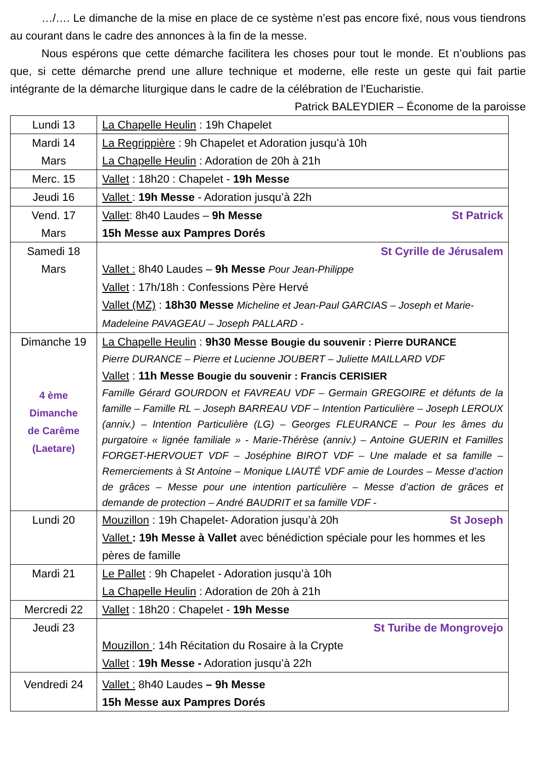…/…. Le dimanche de la mise en place de ce système n’est pas encore fixé, nous vous tiendrons au courant dans le cadre des annonces à la fin de la messe.
Nous espérons que cette démarche facilitera les choses pour tout le monde. Et n’oublions pas que, si cette démarche prend une allure technique et moderne, elle reste un geste qui fait partie intégrante de la démarche liturgique dans le cadre de la célébration de l’Eucharistie. Patrick BALEYDIER – Économe de la paroisse
| Lundi 13 | La Chapelle Heulin : 19h Chapelet |
| Mardi 14 Mars | La Regrippière : 9h Chapelet et Adoration jusqu’à 10h La Chapelle Heulin : Adoration de 20h à 21h |
| Merc. 15 | Vallet : 18h20 : Chapelet - 19h Messe |
| Jeudi 16 | Vallet : 19h Messe - Adoration jusqu’à 22h |
| Vend. 17 Mars | St Patrick Vallet : 8h40 Laudes – 9h Messe 15h Messe aux Pampres Dorés |
| Samedi 18 Mars | St Cyrille de Jérusalem Vallet : 8h40 Laudes – 9h Messe Pour Jean-Philippe Vallet : 17h/18h : Confessions Père Hervé Vallet (MZ) : 18h30 Messe Micheline et Jean-Paul GARCIAS – Joseph et Marie-Madeleine PAVAGEAU – Joseph PALLARD - |
| Dimanche 19 4 ème Dimanche de Carême (Laetare) | La Chapelle Heulin : 9h30 Messe Bougie du souvenir : Pierre DURANCE Pierre DURANCE – Pierre et Lucienne JOUBERT – Juliette MAILLARD VDF Vallet : 11h Messe Bougie du souvenir : Francis CERISIER Famille Gérard GOURDON et FAVREAU VDF – Germain GREGOIRE et défunts de la famille – Famille RL – Joseph BARREAU VDF – Intention Particulière – Joseph LEROUX (anniv.) – Intention Particulière (LG) – Georges FLEURANCE – Pour les âmes du purgatoire « lignée familiale » - Marie-Thérèse (anniv.) – Antoine GUERIN et Familles FORGET-HERVOUET VDF – Joséphine BIROT VDF – Une malade et sa famille – Remerciements à St Antoine – Monique LIAUTÉ VDF amie de Lourdes – Messe d’action de grâces – Messe pour une intention particulière – Messe d’action de grâces et demande de protection – André BAUDRIT et sa famille VDF - |
| Lundi 20 | St Joseph Mouzillon : 19h Chapelet- Adoration jusqu’à 20h Vallet : 19h Messe à Vallet avec bénédiction spéciale pour les hommes et les pères de famille |
| Mardi 21 | Le Pallet : 9h Chapelet - Adoration jusqu’à 10h La Chapelle Heulin : Adoration de 20h à 21h |
| Mercredi 22 | Vallet : 18h20 : Chapelet - 19h Messe |
| Jeudi 23 | St Turibe de Mongrovejo Mouzillon : 14h Récitation du Rosaire à la Crypte Vallet : 19h Messe - Adoration jusqu’à 22h |
| Vendredi 24 | Vallet : 8h40 Laudes – 9h Messe 15h Messe aux Pampres Dorés |